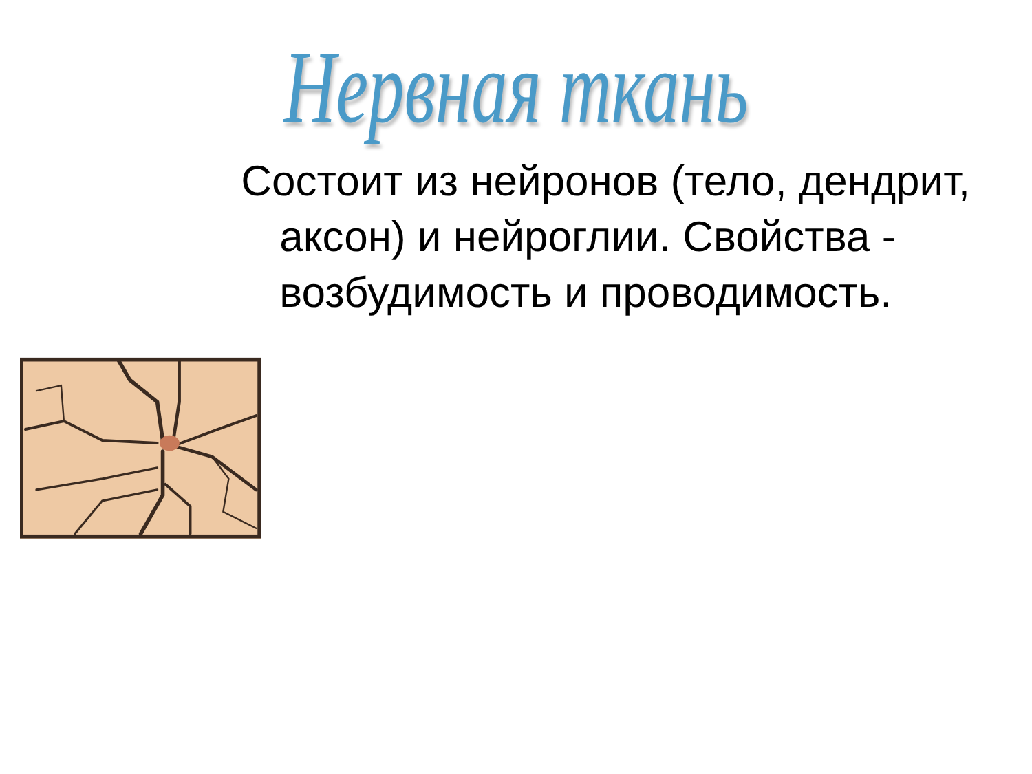Нервная ткань
Состоит из нейронов (тело, дендрит, аксон) и нейроглии. Свойства - возбудимость и проводимость.